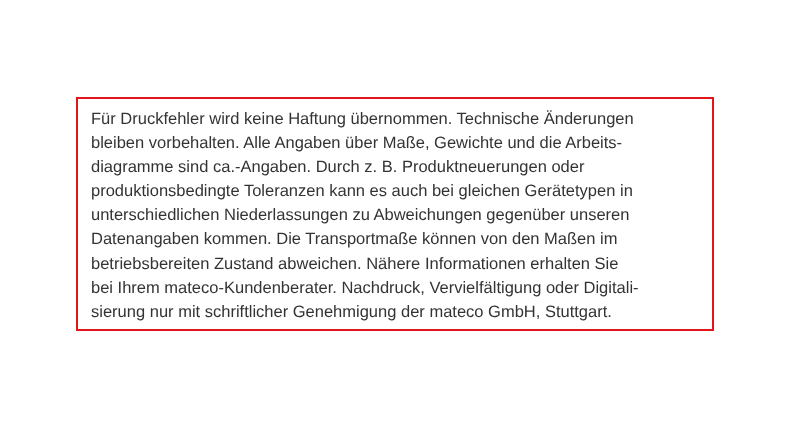Für Druckfehler wird keine Haftung übernommen. Technische Änderungen
bleiben vorbehalten. Alle Angaben über Maße, Gewichte und die Arbeits-
diagramme sind ca.-Angaben. Durch z. B. Produktneuerungen oder
produktionsbedingte Toleranzen kann es auch bei gleichen Gerätetypen in
unterschiedlichen Niederlassungen zu Abweichungen gegenüber unseren
Datenangaben kommen. Die Transportmaße können von den Maßen im
betriebsbereiten Zustand abweichen. Nähere Informationen erhalten Sie
bei Ihrem mateco-Kundenberater. Nachdruck, Vervielfältigung oder Digitali-
sierung nur mit schriftlicher Genehmigung der mateco GmbH, Stuttgart.